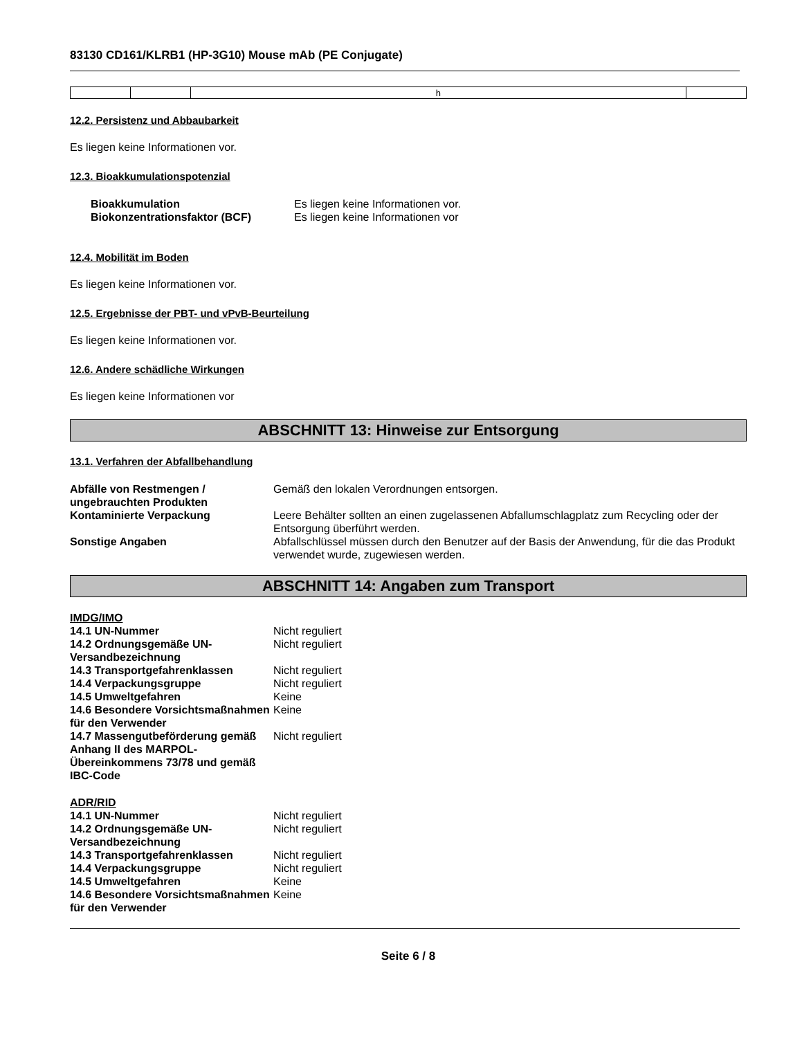83130 CD161/KLRB1 (HP-3G10) Mouse mAb (PE Conjugate)
| | | h | |
12.2. Persistenz und Abbaubarkeit
Es liegen keine Informationen vor.
12.3. Bioakkumulationspotenzial
| Bioakkumulation | Es liegen keine Informationen vor. |
| Biokonzentrationsfaktor (BCF) | Es liegen keine Informationen vor |
12.4. Mobilität im Boden
Es liegen keine Informationen vor.
12.5. Ergebnisse der PBT- und vPvB-Beurteilung
Es liegen keine Informationen vor.
12.6. Andere schädliche Wirkungen
Es liegen keine Informationen vor
ABSCHNITT 13: Hinweise zur Entsorgung
13.1. Verfahren der Abfallbehandlung
| Abfälle von Restmengen / ungebrauchten Produkten | Gemäß den lokalen Verordnungen entsorgen. |
| Kontaminierte Verpackung | Leere Behälter sollten an einen zugelassenen Abfallumschlagplatz zum Recycling oder der Entsorgung überführt werden. |
| Sonstige Angaben | Abfallschlüssel müssen durch den Benutzer auf der Basis der Anwendung, für die das Produkt verwendet wurde, zugewiesen werden. |
ABSCHNITT 14: Angaben zum Transport
IMDG/IMO
| 14.1 UN-Nummer | Nicht reguliert |
| 14.2 Ordnungsgemäße UN-Versandbezeichnung | Nicht reguliert |
| 14.3 Transportgefahrenklassen | Nicht reguliert |
| 14.4 Verpackungsgruppe | Nicht reguliert |
| 14.5 Umweltgefahren | Keine |
| 14.6 Besondere Vorsichtsmaßnahmen für den Verwender | Keine |
| 14.7 Massengutbeförderung gemäß Anhang II des MARPOL-Übereinkommens 73/78 und gemäß IBC-Code | Nicht reguliert |
ADR/RID
| 14.1 UN-Nummer | Nicht reguliert |
| 14.2 Ordnungsgemäße UN-Versandbezeichnung | Nicht reguliert |
| 14.3 Transportgefahrenklassen | Nicht reguliert |
| 14.4 Verpackungsgruppe | Nicht reguliert |
| 14.5 Umweltgefahren | Keine |
| 14.6 Besondere Vorsichtsmaßnahmen für den Verwender | Keine |
Seite 6 / 8